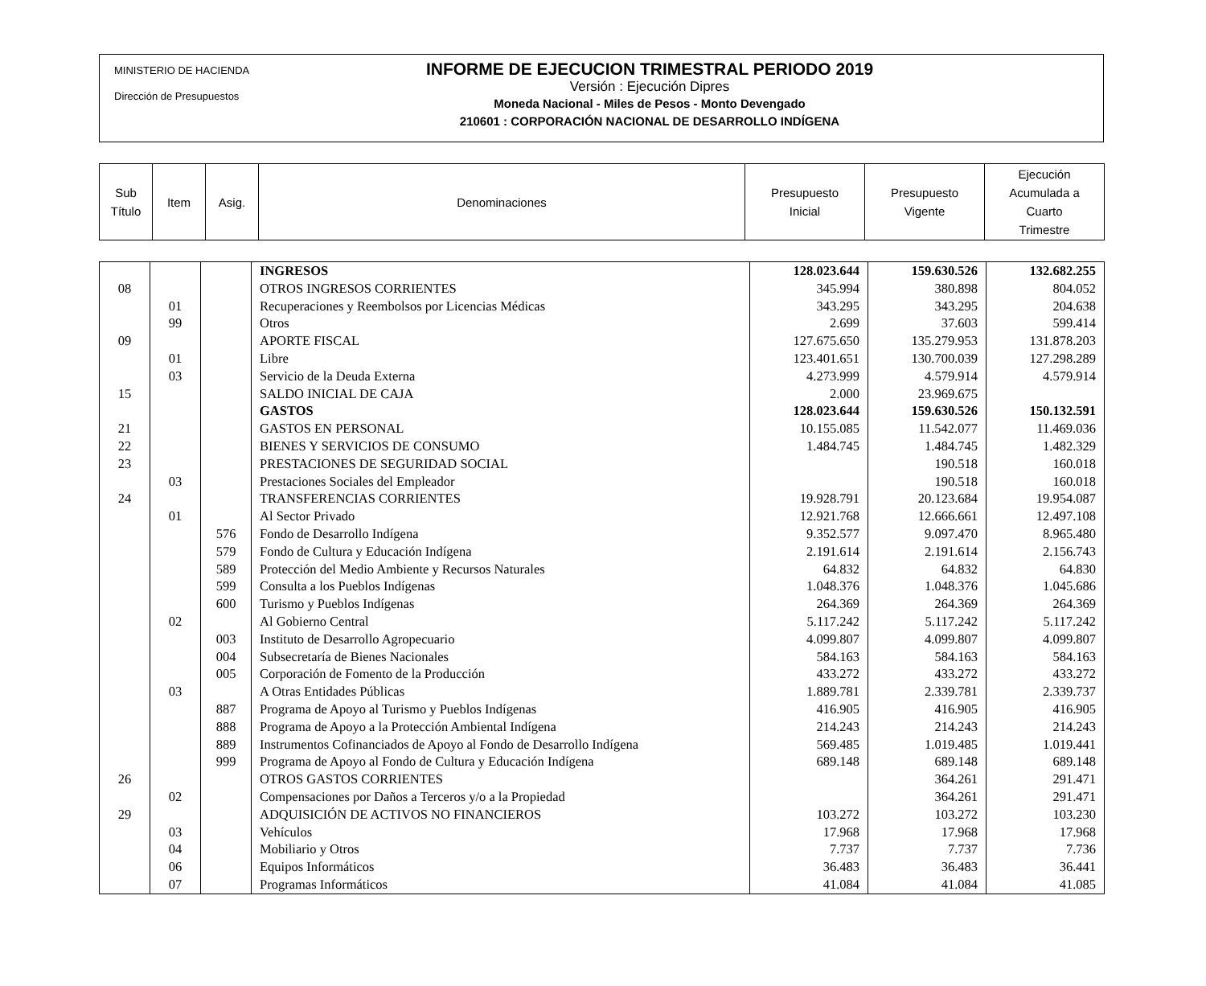MINISTERIO DE HACIENDA
Dirección de Presupuestos
INFORME DE EJECUCION TRIMESTRAL PERIODO 2019
Versión : Ejecución Dipres
Moneda Nacional - Miles de Pesos - Monto Devengado
210601 : CORPORACIÓN NACIONAL DE DESARROLLO INDÍGENA
| Sub Título | Item | Asig. | Denominaciones | Presupuesto Inicial | Presupuesto Vigente | Ejecución Acumulada a Cuarto Trimestre |
| --- | --- | --- | --- | --- | --- | --- |
| | | | INGRESOS | 128.023.644 | 159.630.526 | 132.682.255 |
| 08 | | | OTROS INGRESOS CORRIENTES | 345.994 | 380.898 | 804.052 |
| | 01 | | Recuperaciones y Reembolsos por Licencias Médicas | 343.295 | 343.295 | 204.638 |
| | 99 | | Otros | 2.699 | 37.603 | 599.414 |
| 09 | | | APORTE FISCAL | 127.675.650 | 135.279.953 | 131.878.203 |
| | 01 | | Libre | 123.401.651 | 130.700.039 | 127.298.289 |
| | 03 | | Servicio de la Deuda Externa | 4.273.999 | 4.579.914 | 4.579.914 |
| 15 | | | SALDO INICIAL DE CAJA | 2.000 | 23.969.675 | |
| | | | GASTOS | 128.023.644 | 159.630.526 | 150.132.591 |
| 21 | | | GASTOS EN PERSONAL | 10.155.085 | 11.542.077 | 11.469.036 |
| 22 | | | BIENES Y SERVICIOS DE CONSUMO | 1.484.745 | 1.484.745 | 1.482.329 |
| 23 | | | PRESTACIONES DE SEGURIDAD SOCIAL | | 190.518 | 160.018 |
| | 03 | | Prestaciones Sociales del Empleador | | 190.518 | 160.018 |
| 24 | | | TRANSFERENCIAS CORRIENTES | 19.928.791 | 20.123.684 | 19.954.087 |
| | 01 | | Al Sector Privado | 12.921.768 | 12.666.661 | 12.497.108 |
| | | 576 | Fondo de Desarrollo Indígena | 9.352.577 | 9.097.470 | 8.965.480 |
| | | 579 | Fondo de Cultura y Educación Indígena | 2.191.614 | 2.191.614 | 2.156.743 |
| | | 589 | Protección del Medio Ambiente y Recursos Naturales | 64.832 | 64.832 | 64.830 |
| | | 599 | Consulta a los Pueblos Indígenas | 1.048.376 | 1.048.376 | 1.045.686 |
| | | 600 | Turismo y Pueblos Indígenas | 264.369 | 264.369 | 264.369 |
| | 02 | | Al Gobierno Central | 5.117.242 | 5.117.242 | 5.117.242 |
| | | 003 | Instituto de Desarrollo Agropecuario | 4.099.807 | 4.099.807 | 4.099.807 |
| | | 004 | Subsecretaría de Bienes Nacionales | 584.163 | 584.163 | 584.163 |
| | | 005 | Corporación de Fomento de la Producción | 433.272 | 433.272 | 433.272 |
| | 03 | | A Otras Entidades Públicas | 1.889.781 | 2.339.781 | 2.339.737 |
| | | 887 | Programa de Apoyo al Turismo y Pueblos Indígenas | 416.905 | 416.905 | 416.905 |
| | | 888 | Programa de Apoyo a la Protección Ambiental Indígena | 214.243 | 214.243 | 214.243 |
| | | 889 | Instrumentos Cofinanciados de Apoyo al Fondo de Desarrollo Indígena | 569.485 | 1.019.485 | 1.019.441 |
| | | 999 | Programa de Apoyo al Fondo de Cultura y Educación Indígena | 689.148 | 689.148 | 689.148 |
| 26 | | | OTROS GASTOS CORRIENTES | | 364.261 | 291.471 |
| | 02 | | Compensaciones por Daños a Terceros y/o a la Propiedad | | 364.261 | 291.471 |
| 29 | | | ADQUISICIÓN DE ACTIVOS NO FINANCIEROS | 103.272 | 103.272 | 103.230 |
| | 03 | | Vehículos | 17.968 | 17.968 | 17.968 |
| | 04 | | Mobiliario y Otros | 7.737 | 7.737 | 7.736 |
| | 06 | | Equipos Informáticos | 36.483 | 36.483 | 36.441 |
| | 07 | | Programas Informáticos | 41.084 | 41.084 | 41.085 |